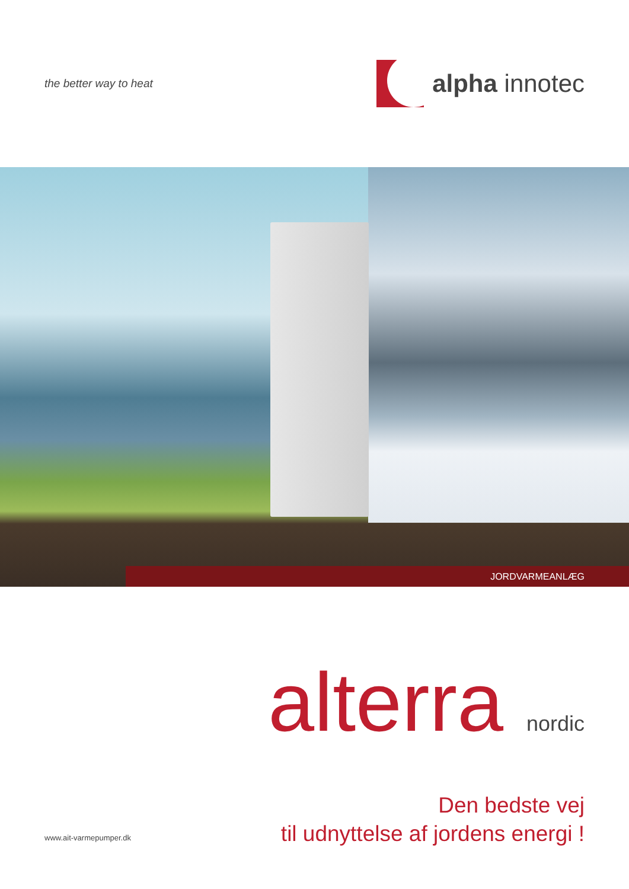the better way to heat
alpha innotec
JORDVARMEANLÆG
alterra nordic
www.ait-varmepumper.dk
Den bedste vej
til udnyttelse af jordens energi !